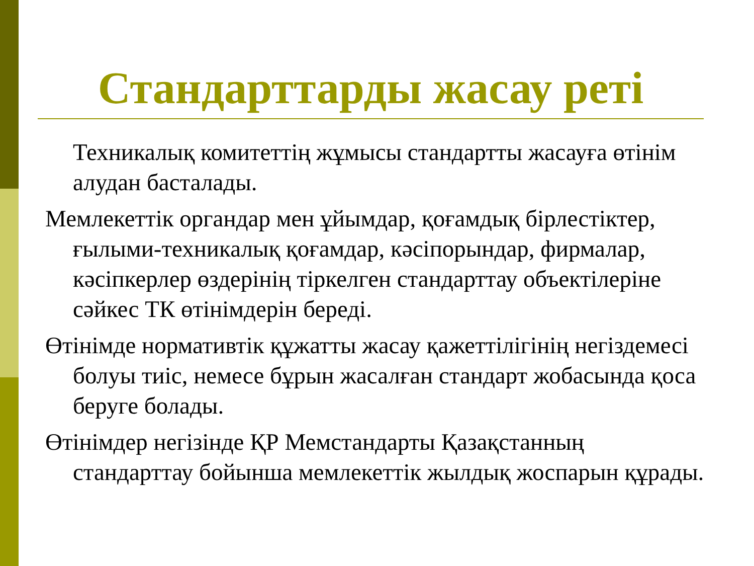Стандарттарды жасау реті
Техникалық комитеттің жұмысы стандартты жасауға өтінім алудан басталады.
Мемлекеттік органдар мен ұйымдар, қоғамдық бірлестіктер, ғылыми-техникалық қоғамдар, кәсіпорындар, фирмалар, кәсіпкерлер өздерінің тіркелген стандарттау объектілеріне сәйкес ТК өтінімдерін береді.
Өтінімде нормативтік құжатты жасау қажеттілігінің негіздемесі болуы тиіс, немесе бұрын жасалған стандарт жобасында қоса беруге болады.
Өтінімдер негізінде ҚР Мемстандарты Қазақстанның стандарттау бойынша мемлекеттік жылдық жоспарын құрады.